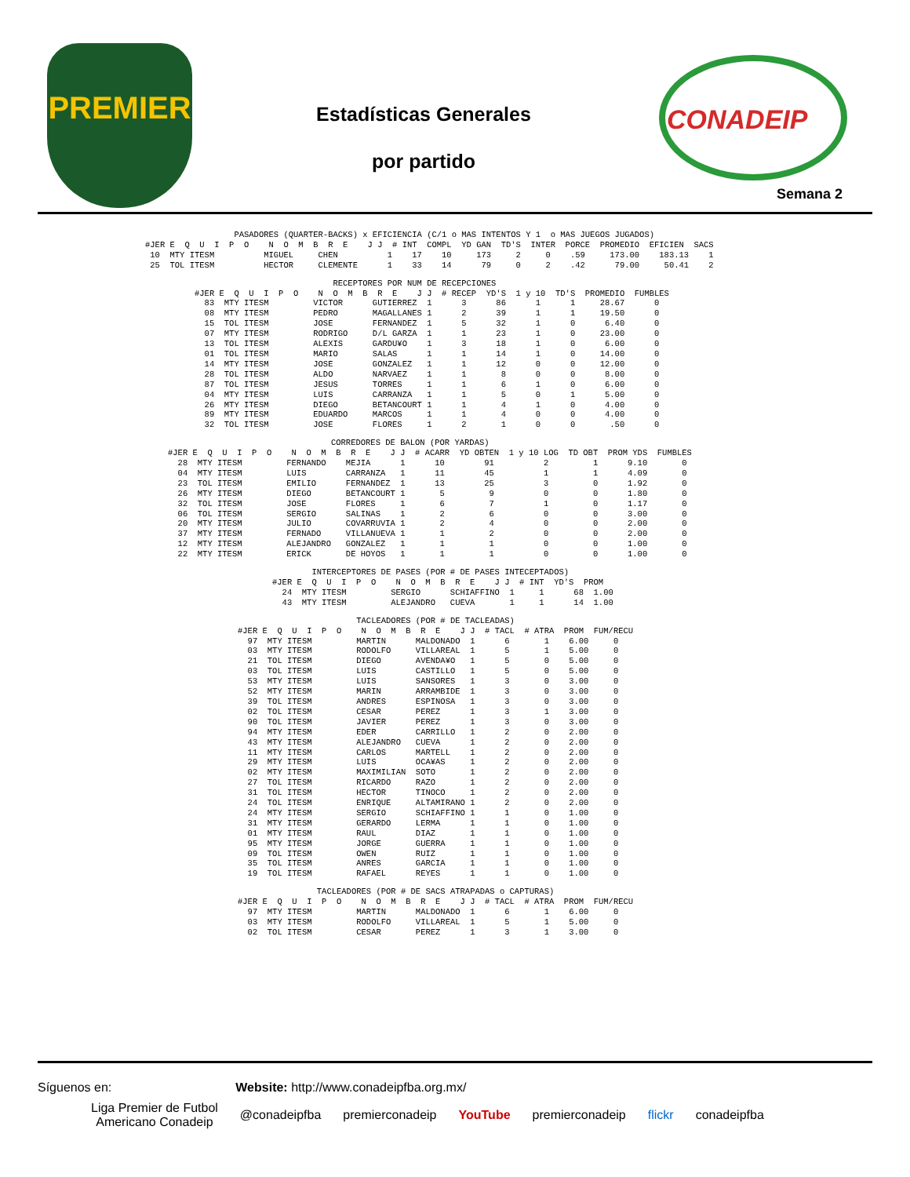PREMIER
Estadísticas Generales
por partido
CONADEIP
Semana 2
                  PASADORES (QUARTER-BACKS) x EFICIENCIA (C/1 o MAS INTENTOS Y 1  o MAS JUEGOS JUGADOS)
#JER E  Q  U  I  P  O    N  O  M  B  R  E    J J  # INT  COMPL  YD GAN  TD'S  INTER  PORCE  PROMEDIO  EFICIEN  SACS
 10  MTY ITESM          MIGUEL     CHEN          1    17    10     173     2     0    .59     173.00    183.13    1
 25  TOL ITESM          HECTOR     CLEMENTE      1    33    14      79     0     2    .42      79.00     50.41    2
                            RECEPTORES POR NUM DE RECEPCIONES
#JER E  Q  U  I  P  O    N  O  M  B  R  E    J J  # RECEP  YD'S  1 y 10  TD'S  PROMEDIO  FUMBLES
  83  MTY ITESM         VICTOR      GUTIERREZ  1      3      86      1      1     28.67      0
  08  MTY ITESM         PEDRO       MAGALLANES 1      2      39      1      1     19.50      0
  15  TOL ITESM         JOSE        FERNANDEZ  1      5      32      1      0      6.40      0
  07  MTY ITESM         RODRIGO     D/L GARZA  1      1      23      1      0     23.00      0
  13  TOL ITESM         ALEXIS      GARDU¥O    1      3      18      1      0      6.00      0
  01  TOL ITESM         MARIO       SALAS      1      1      14      1      0     14.00      0
  14  MTY ITESM         JOSE        GONZALEZ   1      1      12      0      0     12.00      0
  28  TOL ITESM         ALDO        NARVAEZ    1      1       8      0      0      8.00      0
  87  TOL ITESM         JESUS       TORRES     1      1       6      1      0      6.00      0
  04  MTY ITESM         LUIS        CARRANZA   1      1       5      0      1      5.00      0
  26  MTY ITESM         DIEGO       BETANCOURT 1      1       4      1      0      4.00      0
  89  MTY ITESM         EDUARDO     MARCOS     1      1       4      0      0      4.00      0
  32  TOL ITESM         JOSE        FLORES     1      2       1      0      0       .50      0
                                 CORREDORES DE BALON (POR YARDAS)
#JER E  Q  U  I  P  O    N  O  M  B  R  E    J J  # ACARR  YD OBTEN  1 y 10 LOG  TD OBT  PROM YDS  FUMBLES
  28  MTY ITESM         FERNANDO    MEJIA      1      10        91          2         1      9.10       0
  04  MTY ITESM         LUIS        CARRANZA   1      11        45          1         1      4.09       0
  23  TOL ITESM         EMILIO      FERNANDEZ  1      13        25          3         0      1.92       0
  26  MTY ITESM         DIEGO       BETANCOURT 1       5         9          0         0      1.80       0
  32  TOL ITESM         JOSE        FLORES     1       6         7          1         0      1.17       0
  06  TOL ITESM         SERGIO      SALINAS    1       2         6          0         0      3.00       0
  20  MTY ITESM         JULIO       COVARRUVIA 1       2         4          0         0      2.00       0
  37  MTY ITESM         FERNADO     VILLANUEVA 1       1         2          0         0      2.00       0
  12  MTY ITESM         ALEJANDRO   GONZALEZ   1       1         1          0         0      1.00       0
  22  MTY ITESM         ERICK       DE HOYOS   1       1         1          0         0      1.00       0
        INTERCEPTORES DE PASES (POR # DE PASES INTECEPTADOS)
#JER E  Q  U  I  P  O    N  O  M  B  R  E    J J  # INT  YD'S  PROM
  24  MTY ITESM         SERGIO      SCHIAFFINO  1     1      68  1.00
  43  MTY ITESM         ALEJANDRO   CUEVA       1     1      14  1.00
                        TACLEADORES (POR # DE TACLEADAS)
#JER E  Q  U  I  P  O    N  O  M  B  R  E    J J  # TACL  # ATRA  PROM  FUM/RECU
  97  MTY ITESM         MARTIN      MALDONADO  1      6       1    6.00     0
  03  MTY ITESM         RODOLFO     VILLAREAL  1      5       1    5.00     0
  21  TOL ITESM         DIEGO       AVENDA¥O   1      5       0    5.00     0
  03  TOL ITESM         LUIS        CASTILLO   1      5       0    5.00     0
  53  MTY ITESM         LUIS        SANSORES   1      3       0    3.00     0
  52  MTY ITESM         MARIN       ARRAMBIDE  1      3       0    3.00     0
  39  TOL ITESM         ANDRES      ESPINOSA   1      3       0    3.00     0
  02  TOL ITESM         CESAR       PEREZ      1      3       1    3.00     0
  90  TOL ITESM         JAVIER      PEREZ      1      3       0    3.00     0
  94  MTY ITESM         EDER        CARRILLO   1      2       0    2.00     0
  43  MTY ITESM         ALEJANDRO   CUEVA      1      2       0    2.00     0
  11  MTY ITESM         CARLOS      MARTELL    1      2       0    2.00     0
  29  MTY ITESM         LUIS        OCA¥AS     1      2       0    2.00     0
  02  MTY ITESM         MAXIMILIAN  SOTO       1      2       0    2.00     0
  27  TOL ITESM         RICARDO     RAZO       1      2       0    2.00     0
  31  TOL ITESM         HECTOR      TINOCO     1      2       0    2.00     0
  24  TOL ITESM         ENRIQUE     ALTAMIRANO 1      2       0    2.00     0
  24  MTY ITESM         SERGIO      SCHIAFFINO 1      1       0    1.00     0
  31  MTY ITESM         GERARDO     LERMA      1      1       0    1.00     0
  01  MTY ITESM         RAUL        DIAZ       1      1       0    1.00     0
  95  MTY ITESM         JORGE       GUERRA     1      1       0    1.00     0
  09  TOL ITESM         OWEN        RUIZ       1      1       0    1.00     0
  35  TOL ITESM         ANRES       GARCIA     1      1       0    1.00     0
  19  TOL ITESM         RAFAEL      REYES      1      1       0    1.00     0
                TACLEADORES (POR # DE SACS ATRAPADAS o CAPTURAS)
#JER E  Q  U  I  P  O    N  O  M  B  R  E    J J  # TACL  # ATRA  PROM  FUM/RECU
  97  MTY ITESM         MARTIN      MALDONADO  1      6       1    6.00     0
  03  MTY ITESM         RODOLFO     VILLAREAL  1      5       1    5.00     0
  02  TOL ITESM         CESAR       PEREZ      1      3       1    3.00     0
Síguenos en: Website: http://www.conadeipfba.org.mx/
Liga Premier de Futbol
Americano Conadeip @conadeipfba premierconadeip YouTube premierconadeip flickr conadeipfba